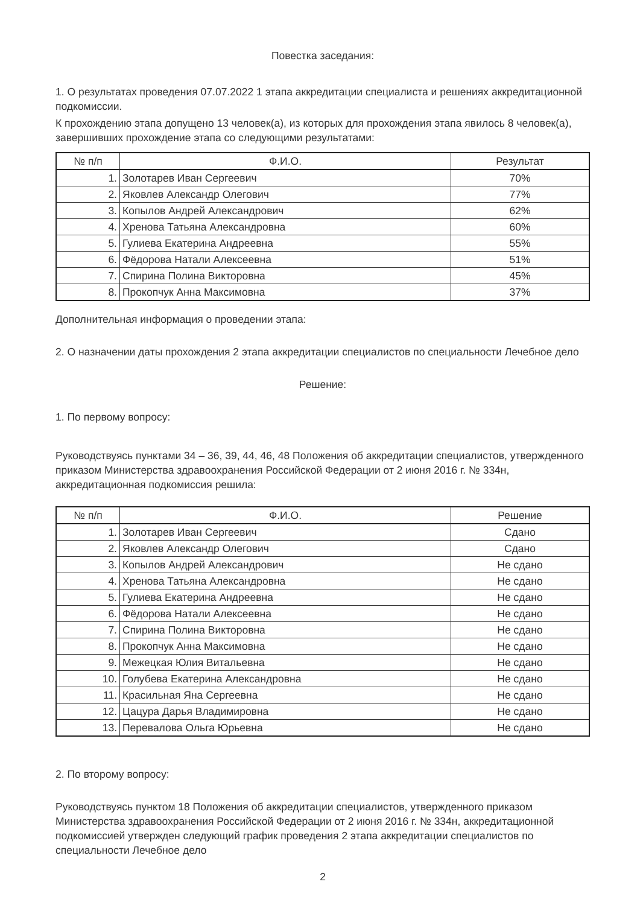Повестка заседания:
1. О результатах проведения 07.07.2022 1 этапа аккредитации специалиста и решениях аккредитационной подкомиссии.
К прохождению этапа допущено 13 человек(а), из которых для прохождения этапа явилось 8 человек(а), завершивших прохождение этапа со следующими результатами:
| № п/п | Ф.И.О. | Результат |
| --- | --- | --- |
| 1. | Золотарев Иван Сергеевич | 70% |
| 2. | Яковлев Александр Олегович | 77% |
| 3. | Копылов Андрей Александрович | 62% |
| 4. | Хренова Татьяна Александровна | 60% |
| 5. | Гулиева Екатерина Андреевна | 55% |
| 6. | Фёдорова Натали Алексеевна | 51% |
| 7. | Спирина Полина Викторовна | 45% |
| 8. | Прокопчук Анна Максимовна | 37% |
Дополнительная информация о проведении этапа:
2. О назначении даты прохождения 2 этапа аккредитации специалистов по специальности Лечебное дело
Решение:
1. По первому вопросу:
Руководствуясь пунктами 34 – 36, 39, 44, 46, 48 Положения об аккредитации специалистов, утвержденного приказом Министерства здравоохранения Российской Федерации от 2 июня 2016 г. № 334н, аккредитационная подкомиссия решила:
| № п/п | Ф.И.О. | Решение |
| --- | --- | --- |
| 1. | Золотарев Иван Сергеевич | Сдано |
| 2. | Яковлев Александр Олегович | Сдано |
| 3. | Копылов Андрей Александрович | Не сдано |
| 4. | Хренова Татьяна Александровна | Не сдано |
| 5. | Гулиева Екатерина Андреевна | Не сдано |
| 6. | Фёдорова Натали Алексеевна | Не сдано |
| 7. | Спирина Полина Викторовна | Не сдано |
| 8. | Прокопчук Анна Максимовна | Не сдано |
| 9. | Межецкая Юлия Витальевна | Не сдано |
| 10. | Голубева Екатерина Александровна | Не сдано |
| 11. | Красильная Яна Сергеевна | Не сдано |
| 12. | Цацура Дарья Владимировна | Не сдано |
| 13. | Перевалова Ольга Юрьевна | Не сдано |
2. По второму вопросу:
Руководствуясь пунктом 18 Положения об аккредитации специалистов, утвержденного приказом Министерства здравоохранения Российской Федерации от 2 июня 2016 г. № 334н, аккредитационной подкомиссией утвержден следующий график проведения 2 этапа аккредитации специалистов по специальности Лечебное дело
2